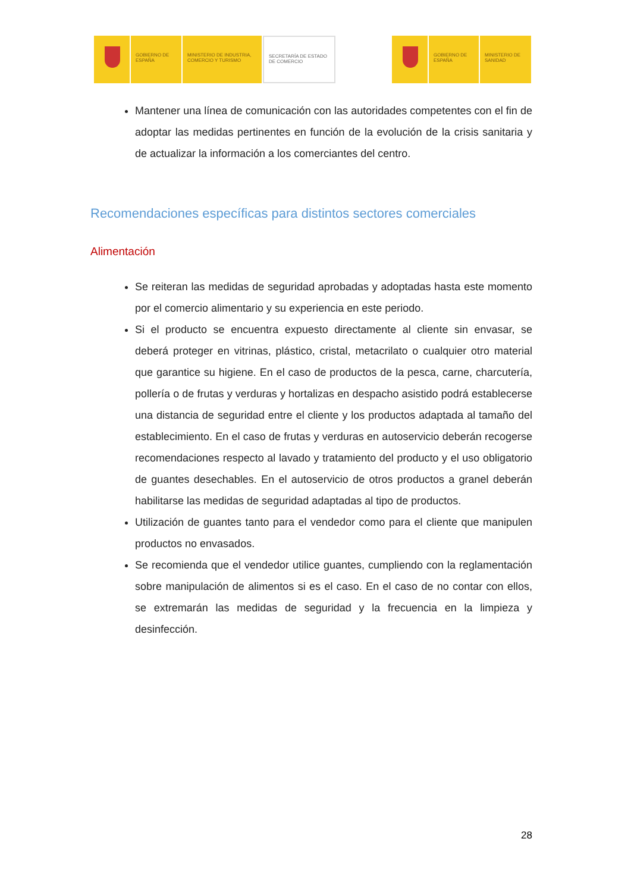GOBIERNO DE ESPAÑA
MINISTERIO DE INDUSTRIA, COMERCIO Y TURISMO
SECRETARÍA DE ESTADO DE COMERCIO
GOBIERNO DE ESPAÑA
MINISTERIO DE SANIDAD
Mantener una línea de comunicación con las autoridades competentes con el fin de adoptar las medidas pertinentes en función de la evolución de la crisis sanitaria y de actualizar la información a los comerciantes del centro.
Recomendaciones específicas para distintos sectores comerciales
Alimentación
Se reiteran las medidas de seguridad aprobadas y adoptadas hasta este momento por el comercio alimentario y su experiencia en este periodo.
Si el producto se encuentra expuesto directamente al cliente sin envasar, se deberá proteger en vitrinas, plástico, cristal, metacrilato o cualquier otro material que garantice su higiene. En el caso de productos de la pesca, carne, charcutería, pollería o de frutas y verduras y hortalizas en despacho asistido podrá establecerse una distancia de seguridad entre el cliente y los productos adaptada al tamaño del establecimiento. En el caso de frutas y verduras en autoservicio deberán recogerse recomendaciones respecto al lavado y tratamiento del producto y el uso obligatorio de guantes desechables. En el autoservicio de otros productos a granel deberán habilitarse las medidas de seguridad adaptadas al tipo de productos.
Utilización de guantes tanto para el vendedor como para el cliente que manipulen productos no envasados.
Se recomienda que el vendedor utilice guantes, cumpliendo con la reglamentación sobre manipulación de alimentos si es el caso. En el caso de no contar con ellos, se extremarán las medidas de seguridad y la frecuencia en la limpieza y desinfección.
28